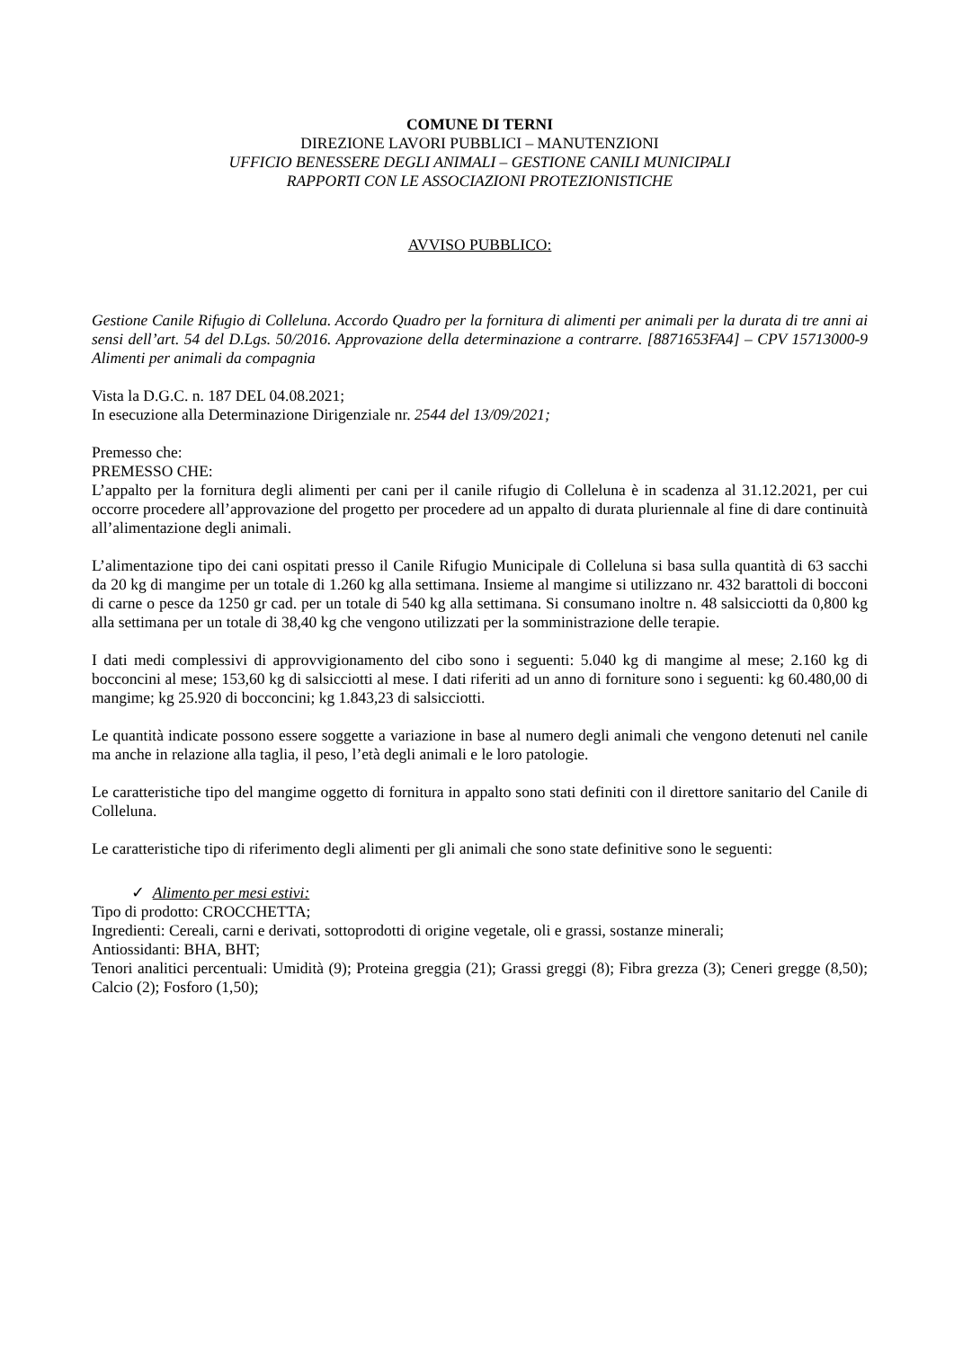COMUNE DI TERNI
DIREZIONE LAVORI PUBBLICI – MANUTENZIONI
UFFICIO BENESSERE DEGLI ANIMALI – GESTIONE CANILI MUNICIPALI
RAPPORTI CON LE ASSOCIAZIONI PROTEZIONISTICHE
AVVISO PUBBLICO:
Gestione Canile Rifugio di Colleluna. Accordo Quadro per la fornitura di alimenti per animali per la durata di tre anni ai sensi dell’art. 54 del D.Lgs. 50/2016. Approvazione della determinazione a contrarre. [8871653FA4] – CPV 15713000-9 Alimenti per animali da compagnia
Vista la D.G.C. n. 187 DEL 04.08.2021;
In esecuzione alla Determinazione Dirigenziale nr. 2544 del 13/09/2021;
Premesso che:
PREMESSO CHE:
L’appalto per la fornitura degli alimenti per cani per il canile rifugio di Colleluna è in scadenza al 31.12.2021, per cui occorre procedere all’approvazione del progetto per procedere ad un appalto di durata pluriennale al fine di dare continuità all’alimentazione degli animali.
L’alimentazione tipo dei cani ospitati presso il Canile Rifugio Municipale di Colleluna si basa sulla quantità di 63 sacchi da 20 kg di mangime per un totale di 1.260 kg alla settimana. Insieme al mangime si utilizzano nr. 432 barattoli di bocconi di carne o pesce da 1250 gr cad. per un totale di 540 kg alla settimana. Si consumano inoltre n. 48 salsicciotti da 0,800 kg alla settimana per un totale di 38,40 kg che vengono utilizzati per la somministrazione delle terapie.
I dati medi complessivi di approvvigionamento del cibo sono i seguenti: 5.040 kg di mangime al mese; 2.160 kg di bocconcini al mese; 153,60 kg di salsicciotti al mese. I dati riferiti ad un anno di forniture sono i seguenti: kg 60.480,00 di mangime; kg 25.920 di bocconcini; kg 1.843,23 di salsicciotti.
Le quantità indicate possono essere soggette a variazione in base al numero degli animali che vengono detenuti nel canile ma anche in relazione alla taglia, il peso, l’età degli animali e le loro patologie.
Le caratteristiche tipo del mangime oggetto di fornitura in appalto sono stati definiti con il direttore sanitario del Canile di Colleluna.
Le caratteristiche tipo di riferimento degli alimenti per gli animali che sono state definitive sono le seguenti:
✓ Alimento per mesi estivi:
Tipo di prodotto: CROCCHETTA;
Ingredienti: Cereali, carni e derivati, sottoprodotti di origine vegetale, oli e grassi, sostanze minerali;
Antiossidanti: BHA, BHT;
Tenori analitici percentuali: Umidità (9); Proteina greggia (21); Grassi greggi (8); Fibra grezza (3); Ceneri gregge (8,50); Calcio (2); Fosforo (1,50);